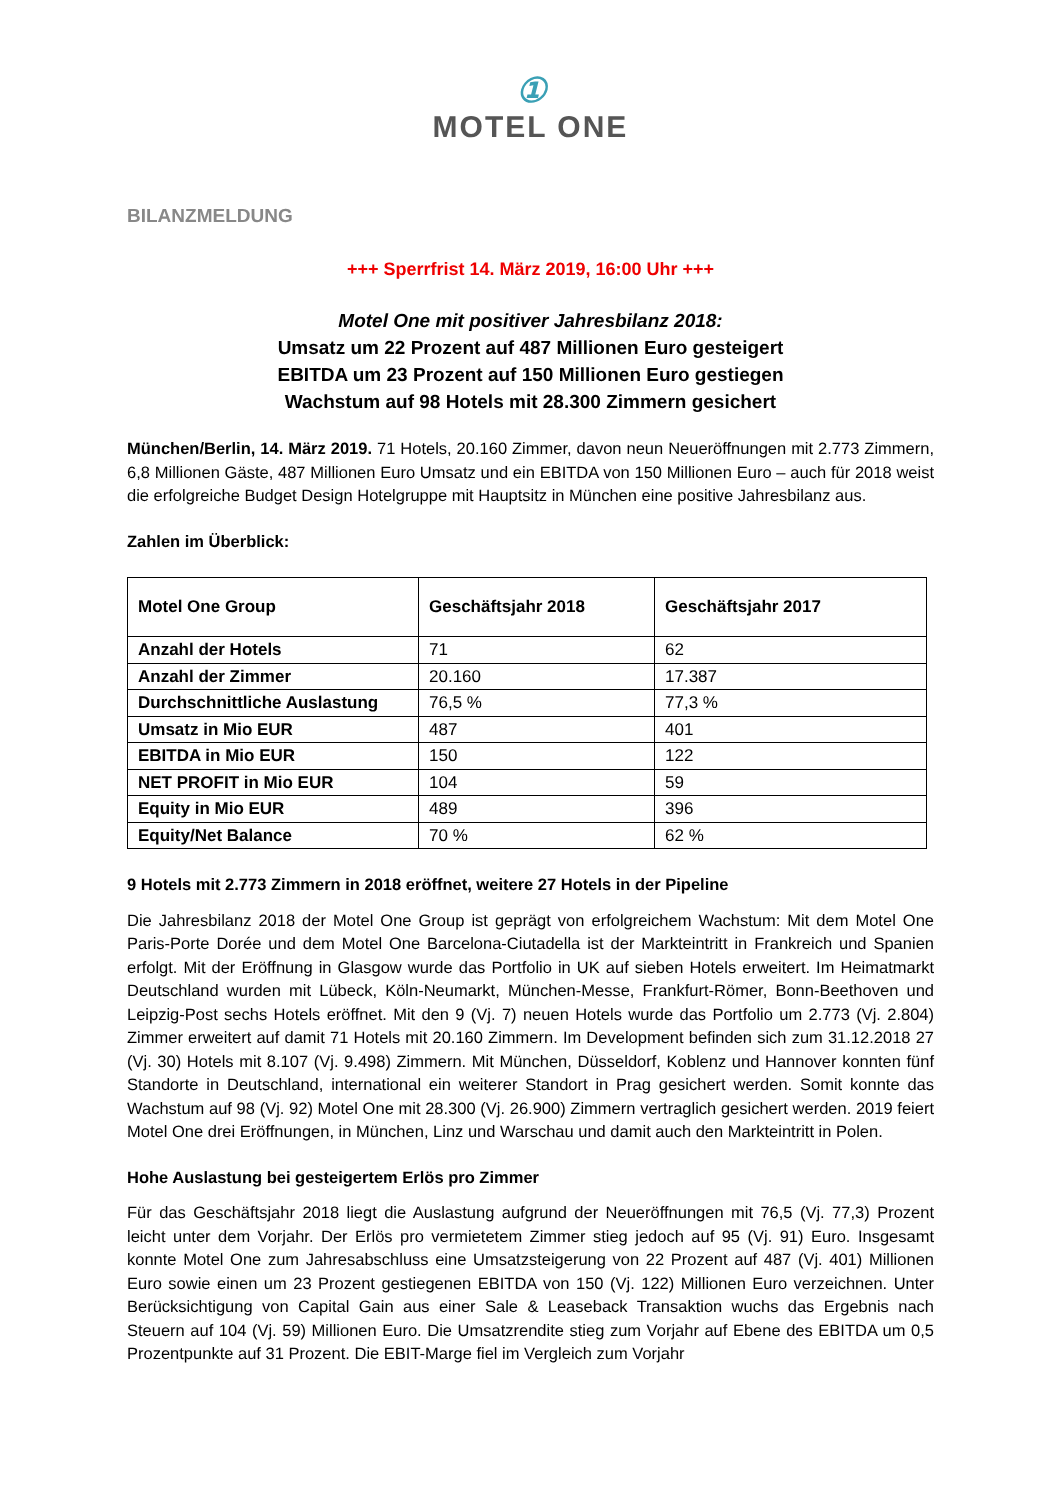①
MOTEL ONE
BILANZMELDUNG
+++ Sperrfrist 14. März 2019, 16:00 Uhr +++
Motel One mit positiver Jahresbilanz 2018:
Umsatz um 22 Prozent auf 487 Millionen Euro gesteigert
EBITDA um 23 Prozent auf 150 Millionen Euro gestiegen
Wachstum auf 98 Hotels mit 28.300 Zimmern gesichert
München/Berlin, 14. März 2019. 71 Hotels, 20.160 Zimmer, davon neun Neueröffnungen mit 2.773 Zimmern, 6,8 Millionen Gäste, 487 Millionen Euro Umsatz und ein EBITDA von 150 Millionen Euro – auch für 2018 weist die erfolgreiche Budget Design Hotelgruppe mit Hauptsitz in München eine positive Jahresbilanz aus.
Zahlen im Überblick:
| Motel One Group | Geschäftsjahr 2018 | Geschäftsjahr 2017 |
| --- | --- | --- |
| Anzahl der Hotels | 71 | 62 |
| Anzahl der Zimmer | 20.160 | 17.387 |
| Durchschnittliche Auslastung | 76,5 % | 77,3 % |
| Umsatz in Mio EUR | 487 | 401 |
| EBITDA in Mio EUR | 150 | 122 |
| NET PROFIT in Mio EUR | 104 | 59 |
| Equity in Mio EUR | 489 | 396 |
| Equity/Net Balance | 70 % | 62 % |
9 Hotels mit 2.773 Zimmern in 2018 eröffnet, weitere 27 Hotels in der Pipeline
Die Jahresbilanz 2018 der Motel One Group ist geprägt von erfolgreichem Wachstum: Mit dem Motel One Paris-Porte Dorée und dem Motel One Barcelona-Ciutadella ist der Markteintritt in Frankreich und Spanien erfolgt. Mit der Eröffnung in Glasgow wurde das Portfolio in UK auf sieben Hotels erweitert. Im Heimatmarkt Deutschland wurden mit Lübeck, Köln-Neumarkt, München-Messe, Frankfurt-Römer, Bonn-Beethoven und Leipzig-Post sechs Hotels eröffnet. Mit den 9 (Vj. 7) neuen Hotels wurde das Portfolio um 2.773 (Vj. 2.804) Zimmer erweitert auf damit 71 Hotels mit 20.160 Zimmern. Im Development befinden sich zum 31.12.2018 27 (Vj. 30) Hotels mit 8.107 (Vj. 9.498) Zimmern. Mit München, Düsseldorf, Koblenz und Hannover konnten fünf Standorte in Deutschland, international ein weiterer Standort in Prag gesichert werden. Somit konnte das Wachstum auf 98 (Vj. 92) Motel One mit 28.300 (Vj. 26.900) Zimmern vertraglich gesichert werden. 2019 feiert Motel One drei Eröffnungen, in München, Linz und Warschau und damit auch den Markteintritt in Polen.
Hohe Auslastung bei gesteigertem Erlös pro Zimmer
Für das Geschäftsjahr 2018 liegt die Auslastung aufgrund der Neueröffnungen mit 76,5 (Vj. 77,3) Prozent leicht unter dem Vorjahr. Der Erlös pro vermietetem Zimmer stieg jedoch auf 95 (Vj. 91) Euro. Insgesamt konnte Motel One zum Jahresabschluss eine Umsatzsteigerung von 22 Prozent auf 487 (Vj. 401) Millionen Euro sowie einen um 23 Prozent gestiegenen EBITDA von 150 (Vj. 122) Millionen Euro verzeichnen. Unter Berücksichtigung von Capital Gain aus einer Sale & Leaseback Transaktion wuchs das Ergebnis nach Steuern auf 104 (Vj. 59) Millionen Euro. Die Umsatzrendite stieg zum Vorjahr auf Ebene des EBITDA um 0,5 Prozentpunkte auf 31 Prozent. Die EBIT-Marge fiel im Vergleich zum Vorjahr